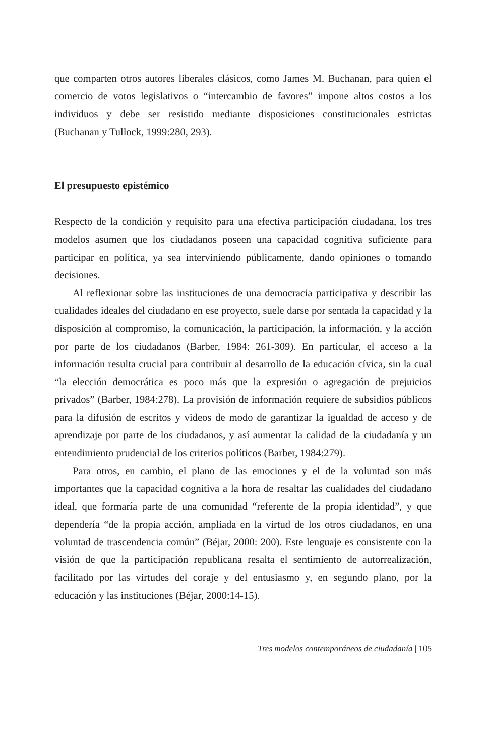que comparten otros autores liberales clásicos, como James M. Buchanan, para quien el comercio de votos legislativos o “intercambio de favores” impone altos costos a los individuos y debe ser resistido mediante disposiciones constitucionales estrictas (Buchanan y Tullock, 1999:280, 293).
El presupuesto epistémico
Respecto de la condición y requisito para una efectiva participación ciudadana, los tres modelos asumen que los ciudadanos poseen una capacidad cognitiva suficiente para participar en política, ya sea interviniendo públicamente, dando opiniones o tomando decisiones.
Al reflexionar sobre las instituciones de una democracia participativa y describir las cualidades ideales del ciudadano en ese proyecto, suele darse por sentada la capacidad y la disposición al compromiso, la comunicación, la participación, la información, y la acción por parte de los ciudadanos (Barber, 1984: 261-309). En particular, el acceso a la información resulta crucial para contribuir al desarrollo de la educación cívica, sin la cual “la elección democrática es poco más que la expresión o agregación de prejuicios privados” (Barber, 1984:278). La provisión de información requiere de subsidios públicos para la difusión de escritos y videos de modo de garantizar la igualdad de acceso y de aprendizaje por parte de los ciudadanos, y así aumentar la calidad de la ciudadanía y un entendimiento prudencial de los criterios políticos (Barber, 1984:279).
Para otros, en cambio, el plano de las emociones y el de la voluntad son más importantes que la capacidad cognitiva a la hora de resaltar las cualidades del ciudadano ideal, que formaría parte de una comunidad “referente de la propia identidad”, y que dependería “de la propia acción, ampliada en la virtud de los otros ciudadanos, en una voluntad de trascendencia común” (Béjar, 2000: 200). Este lenguaje es consistente con la visión de que la participación republicana resalta el sentimiento de autorrealización, facilitado por las virtudes del coraje y del entusiasmo y, en segundo plano, por la educación y las instituciones (Béjar, 2000:14-15).
Tres modelos contemporáneos de ciudadanía | 105